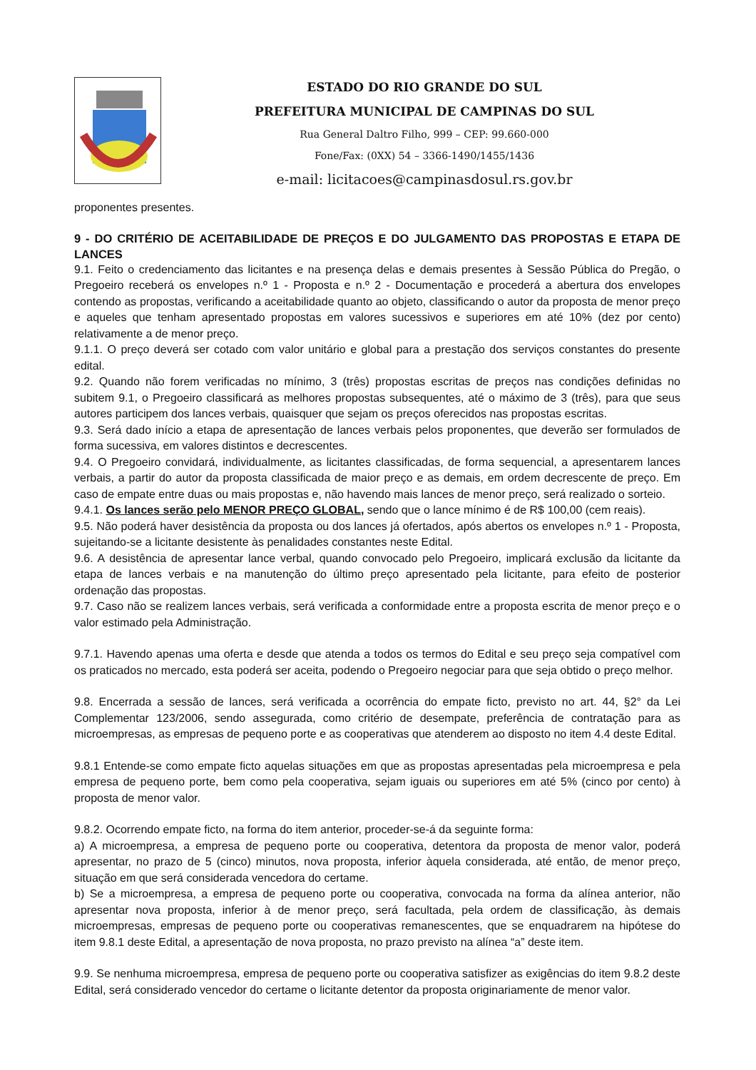ESTADO DO RIO GRANDE DO SUL
PREFEITURA MUNICIPAL DE CAMPINAS DO SUL
Rua General Daltro Filho, 999 – CEP: 99.660-000
Fone/Fax: (0XX) 54 – 3366-1490/1455/1436
e-mail: licitacoes@campinasdosul.rs.gov.br
proponentes presentes.
9 - DO CRITÉRIO DE ACEITABILIDADE DE PREÇOS E DO JULGAMENTO DAS PROPOSTAS E ETAPA DE LANCES
9.1. Feito o credenciamento das licitantes e na presença delas e demais presentes à Sessão Pública do Pregão, o Pregoeiro receberá os envelopes n.º 1 - Proposta e n.º 2 - Documentação e procederá a abertura dos envelopes contendo as propostas, verificando a aceitabilidade quanto ao objeto, classificando o autor da proposta de menor preço e aqueles que tenham apresentado propostas em valores sucessivos e superiores em até 10% (dez por cento) relativamente a de menor preço.
9.1.1. O preço deverá ser cotado com valor unitário e global para a prestação dos serviços constantes do presente edital.
9.2. Quando não forem verificadas no mínimo, 3 (três) propostas escritas de preços nas condições definidas no subitem 9.1, o Pregoeiro classificará as melhores propostas subsequentes, até o máximo de 3 (três), para que seus autores participem dos lances verbais, quaisquer que sejam os preços oferecidos nas propostas escritas.
9.3. Será dado início a etapa de apresentação de lances verbais pelos proponentes, que deverão ser formulados de forma sucessiva, em valores distintos e decrescentes.
9.4. O Pregoeiro convidará, individualmente, as licitantes classificadas, de forma sequencial, a apresentarem lances verbais, a partir do autor da proposta classificada de maior preço e as demais, em ordem decrescente de preço. Em caso de empate entre duas ou mais propostas e, não havendo mais lances de menor preço, será realizado o sorteio.
9.4.1. Os lances serão pelo MENOR PREÇO GLOBAL, sendo que o lance mínimo é de R$ 100,00 (cem reais).
9.5. Não poderá haver desistência da proposta ou dos lances já ofertados, após abertos os envelopes n.º 1 - Proposta, sujeitando-se a licitante desistente às penalidades constantes neste Edital.
9.6. A desistência de apresentar lance verbal, quando convocado pelo Pregoeiro, implicará exclusão da licitante da etapa de lances verbais e na manutenção do último preço apresentado pela licitante, para efeito de posterior ordenação das propostas.
9.7. Caso não se realizem lances verbais, será verificada a conformidade entre a proposta escrita de menor preço e o valor estimado pela Administração.
9.7.1. Havendo apenas uma oferta e desde que atenda a todos os termos do Edital e seu preço seja compatível com os praticados no mercado, esta poderá ser aceita, podendo o Pregoeiro negociar para que seja obtido o preço melhor.
9.8. Encerrada a sessão de lances, será verificada a ocorrência do empate ficto, previsto no art. 44, §2° da Lei Complementar 123/2006, sendo assegurada, como critério de desempate, preferência de contratação para as microempresas, as empresas de pequeno porte e as cooperativas que atenderem ao disposto no item 4.4 deste Edital.
9.8.1 Entende-se como empate ficto aquelas situações em que as propostas apresentadas pela microempresa e pela empresa de pequeno porte, bem como pela cooperativa, sejam iguais ou superiores em até 5% (cinco por cento) à proposta de menor valor.
9.8.2. Ocorrendo empate ficto, na forma do item anterior, proceder-se-á da seguinte forma:
a) A microempresa, a empresa de pequeno porte ou cooperativa, detentora da proposta de menor valor, poderá apresentar, no prazo de 5 (cinco) minutos, nova proposta, inferior àquela considerada, até então, de menor preço, situação em que será considerada vencedora do certame.
b) Se a microempresa, a empresa de pequeno porte ou cooperativa, convocada na forma da alínea anterior, não apresentar nova proposta, inferior à de menor preço, será facultada, pela ordem de classificação, às demais microempresas, empresas de pequeno porte ou cooperativas remanescentes, que se enquadrarem na hipótese do item 9.8.1 deste Edital, a apresentação de nova proposta, no prazo previsto na alínea “a” deste item.
9.9. Se nenhuma microempresa, empresa de pequeno porte ou cooperativa satisfizer as exigências do item 9.8.2 deste Edital, será considerado vencedor do certame o licitante detentor da proposta originariamente de menor valor.